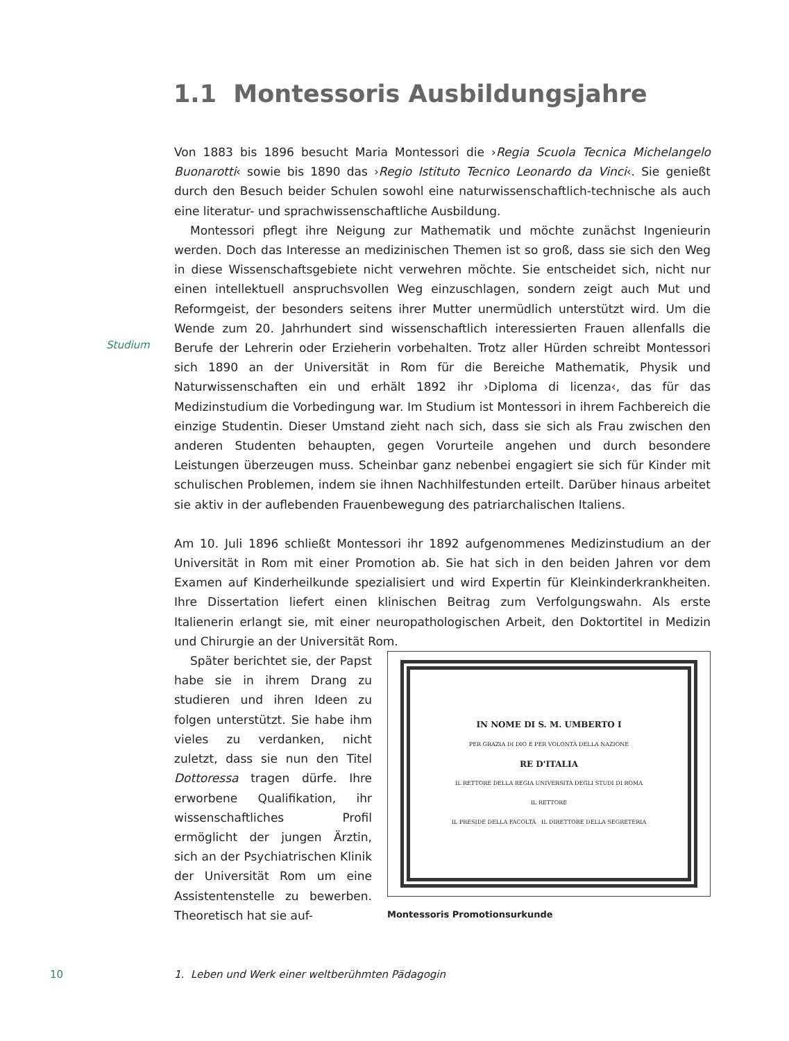1.1 Montessoris Ausbildungsjahre
Studium
Von 1883 bis 1896 besucht Maria Montessori die ›Regia Scuola Tecnica Michelangelo Buonarotti‹ sowie bis 1890 das ›Regio Istituto Tecnico Leonardo da Vinci‹. Sie genießt durch den Besuch beider Schulen sowohl eine naturwissenschaftlich-technische als auch eine literatur- und sprachwissenschaftliche Ausbildung.
Montessori pflegt ihre Neigung zur Mathematik und möchte zunächst Ingenieurin werden. Doch das Interesse an medizinischen Themen ist so groß, dass sie sich den Weg in diese Wissenschaftsgebiete nicht verwehren möchte. Sie entscheidet sich, nicht nur einen intellektuell anspruchsvollen Weg einzuschlagen, sondern zeigt auch Mut und Reformgeist, der besonders seitens ihrer Mutter unermüdlich unterstützt wird. Um die Wende zum 20. Jahrhundert sind wissenschaftlich interessierten Frauen allenfalls die Berufe der Lehrerin oder Erzieherin vorbehalten. Trotz aller Hürden schreibt Montessori sich 1890 an der Universität in Rom für die Bereiche Mathematik, Physik und Naturwissenschaften ein und erhält 1892 ihr ›Diploma di licenza‹, das für das Medizinstudium die Vorbedingung war. Im Studium ist Montessori in ihrem Fachbereich die einzige Studentin. Dieser Umstand zieht nach sich, dass sie sich als Frau zwischen den anderen Studenten behaupten, gegen Vorurteile angehen und durch besondere Leistungen überzeugen muss. Scheinbar ganz nebenbei engagiert sie sich für Kinder mit schulischen Problemen, indem sie ihnen Nachhilfestunden erteilt. Darüber hinaus arbeitet sie aktiv in der auflebenden Frauenbewegung des patriarchalischen Italiens.
Am 10. Juli 1896 schließt Montessori ihr 1892 aufgenommenes Medizinstudium an der Universität in Rom mit einer Promotion ab. Sie hat sich in den beiden Jahren vor dem Examen auf Kinderheilkunde spezialisiert und wird Expertin für Kleinkinderkrankheiten. Ihre Dissertation liefert einen klinischen Beitrag zum Verfolgungswahn. Als erste Italienerin erlangt sie, mit einer neuropathologischen Arbeit, den Doktortitel in Medizin und Chirurgie an der Universität Rom.
IN NOME DI S. M. UMBERTO I
PER GRAZIA DI DIO E PER VOLONTÀ DELLA NAZIONE
RE D'ITALIA
IL RETTORE DELLA REGIA UNIVERSITÀ DEGLI STUDI DI ROMA
IL RETTORE
IL PRESIDE DELLA FACOLTÀ IL DIRETTORE DELLA SEGRETERIA
Montessoris Promotionsurkunde
Später berichtet sie, der Papst habe sie in ihrem Drang zu studieren und ihren Ideen zu folgen unterstützt. Sie habe ihm vieles zu verdanken, nicht zuletzt, dass sie nun den Titel Dottoressa tragen dürfe. Ihre erworbene Qualifikation, ihr wissenschaftliches Profil ermöglicht der jungen Ärztin, sich an der Psychiatrischen Klinik der Universität Rom um eine Assistentenstelle zu bewerben. Theoretisch hat sie auf-
10
1. Leben und Werk einer weltberühmten Pädagogin